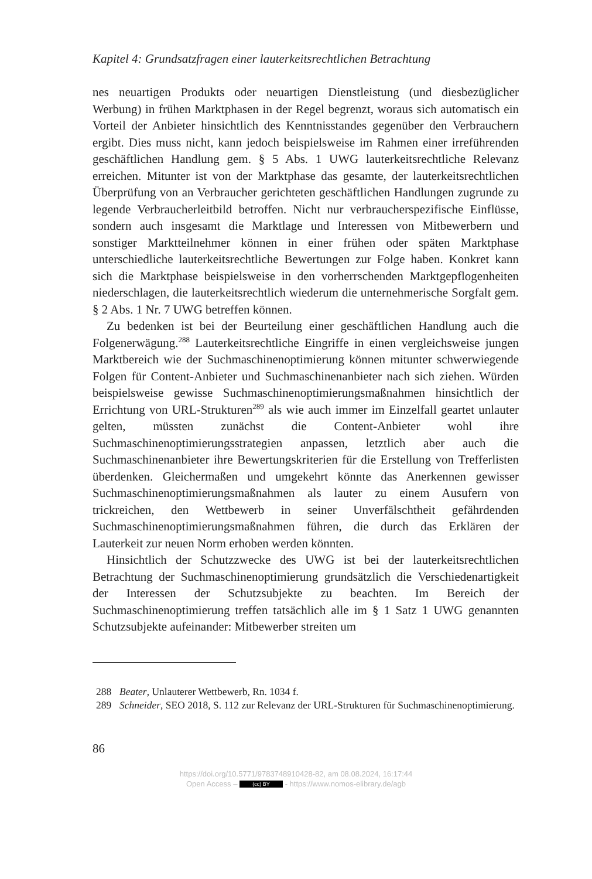Kapitel 4: Grundsatzfragen einer lauterkeitsrechtlichen Betrachtung
nes neuartigen Produkts oder neuartigen Dienstleistung (und diesbezüglicher Werbung) in frühen Marktphasen in der Regel begrenzt, woraus sich automatisch ein Vorteil der Anbieter hinsichtlich des Kenntnisstandes gegenüber den Verbrauchern ergibt. Dies muss nicht, kann jedoch beispielsweise im Rahmen einer irreführenden geschäftlichen Handlung gem. § 5 Abs. 1 UWG lauterkeitsrechtliche Relevanz erreichen. Mitunter ist von der Marktphase das gesamte, der lauterkeitsrechtlichen Überprüfung von an Verbraucher gerichteten geschäftlichen Handlungen zugrunde zu legende Verbraucherleitbild betroffen. Nicht nur verbraucherspezifische Einflüsse, sondern auch insgesamt die Marktlage und Interessen von Mitbewerbern und sonstiger Marktteilnehmer können in einer frühen oder späten Marktphase unterschiedliche lauterkeitsrechtliche Bewertungen zur Folge haben. Konkret kann sich die Marktphase beispielsweise in den vorherrschenden Marktgepflogenheiten niederschlagen, die lauterkeitsrechtlich wiederum die unternehmerische Sorgfalt gem. § 2 Abs. 1 Nr. 7 UWG betreffen können.
Zu bedenken ist bei der Beurteilung einer geschäftlichen Handlung auch die Folgenerwägung.<sup>288</sup> Lauterkeitsrechtliche Eingriffe in einen vergleichsweise jungen Marktbereich wie der Suchmaschinenoptimierung können mitunter schwerwiegende Folgen für Content-Anbieter und Suchmaschinenanbieter nach sich ziehen. Würden beispielsweise gewisse Suchmaschinenoptimierungsmaßnahmen hinsichtlich der Errichtung von URL-Strukturen<sup>289</sup> als wie auch immer im Einzelfall geartet unlauter gelten, müssten zunächst die Content-Anbieter wohl ihre Suchmaschinenoptimierungsstrategien anpassen, letztlich aber auch die Suchmaschinenanbieter ihre Bewertungskriterien für die Erstellung von Trefferlisten überdenken. Gleichermaßen und umgekehrt könnte das Anerkennen gewisser Suchmaschinenoptimierungsmaßnahmen als lauter zu einem Ausufern von trickreichen, den Wettbewerb in seiner Unverfälschtheit gefährdenden Suchmaschinenoptimierungsmaßnahmen führen, die durch das Erklären der Lauterkeit zur neuen Norm erhoben werden könnten.
Hinsichtlich der Schutzzwecke des UWG ist bei der lauterkeitsrechtlichen Betrachtung der Suchmaschinenoptimierung grundsätzlich die Verschiedenartigkeit der Interessen der Schutzsubjekte zu beachten. Im Bereich der Suchmaschinenoptimierung treffen tatsächlich alle im § 1 Satz 1 UWG genannten Schutzsubjekte aufeinander: Mitbewerber streiten um
288 Beater, Unlauterer Wettbewerb, Rn. 1034 f.
289 Schneider, SEO 2018, S. 112 zur Relevanz der URL-Strukturen für Suchmaschinenoptimierung.
86
https://doi.org/10.5771/9783748910428-82, am 08.08.2024, 16:17:44
Open Access – (cc) BY - https://www.nomos-elibrary.de/agb